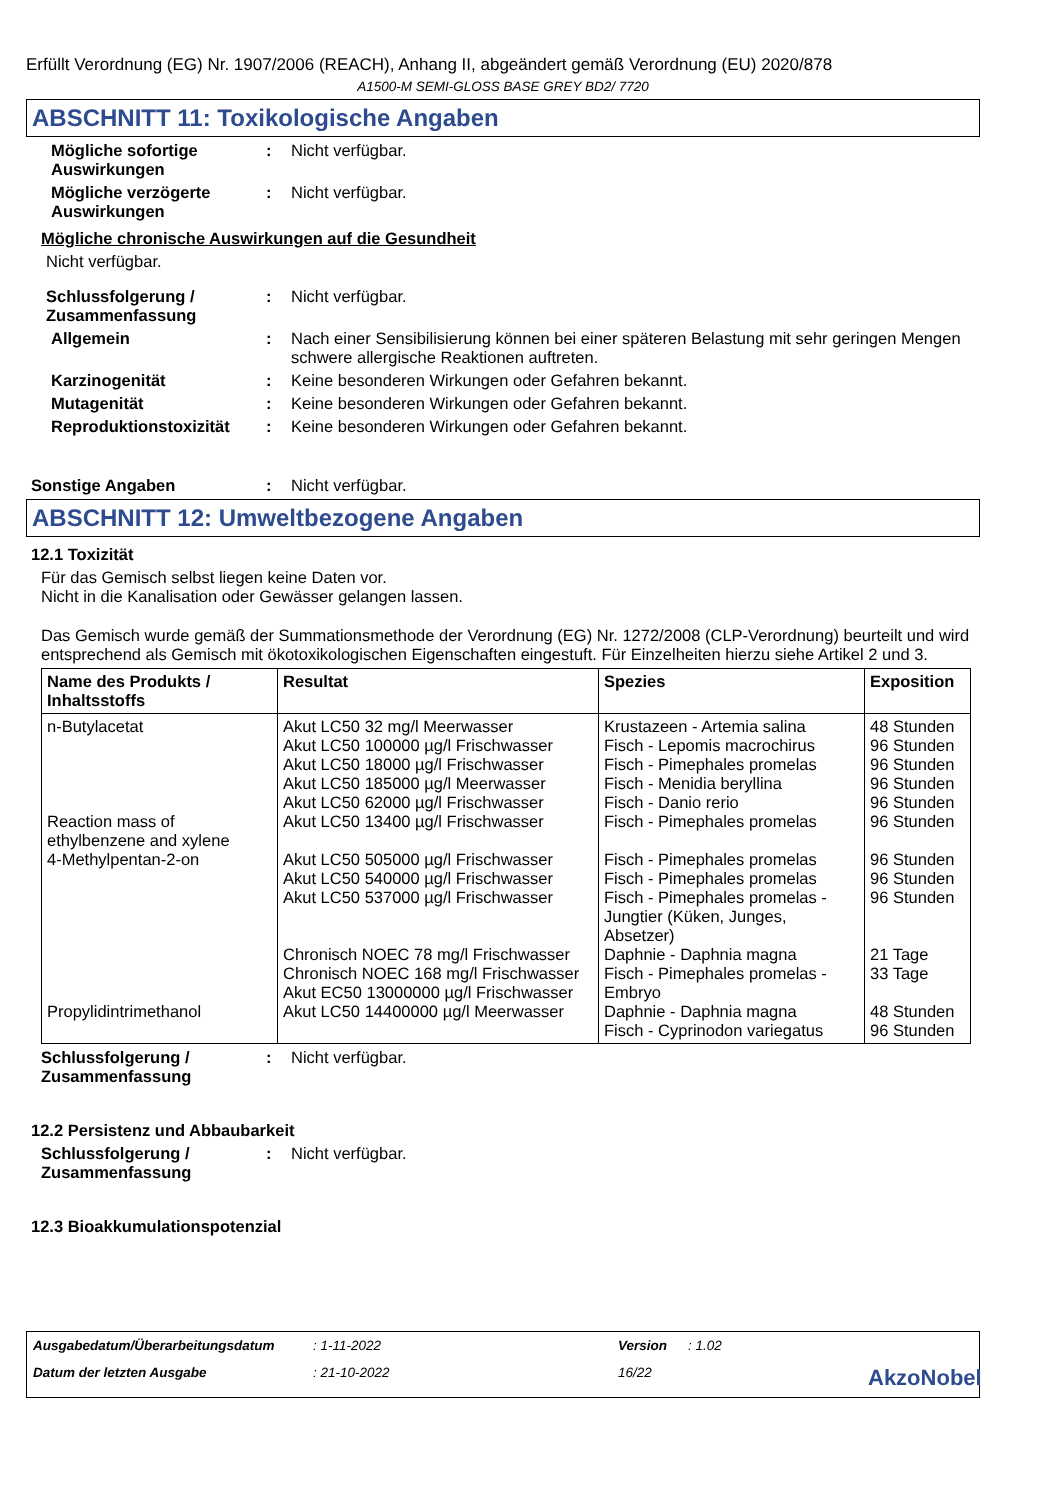Erfüllt Verordnung (EG) Nr. 1907/2006 (REACH), Anhang II, abgeändert gemäß Verordnung (EU) 2020/878
A1500-M SEMI-GLOSS BASE GREY BD2/ 7720
ABSCHNITT 11: Toxikologische Angaben
Mögliche sofortige Auswirkungen
: Nicht verfügbar.
Mögliche verzögerte Auswirkungen
: Nicht verfügbar.
Mögliche chronische Auswirkungen auf die Gesundheit
Nicht verfügbar.
Schlussfolgerung / Zusammenfassung
: Nicht verfügbar.
Allgemein : Nach einer Sensibilisierung können bei einer späteren Belastung mit sehr geringen Mengen schwere allergische Reaktionen auftreten.
Karzinogenität : Keine besonderen Wirkungen oder Gefahren bekannt.
Mutagenität : Keine besonderen Wirkungen oder Gefahren bekannt.
Reproduktionstoxizität : Keine besonderen Wirkungen oder Gefahren bekannt.
Sonstige Angaben : Nicht verfügbar.
ABSCHNITT 12: Umweltbezogene Angaben
12.1 Toxizität
Für das Gemisch selbst liegen keine Daten vor.
Nicht in die Kanalisation oder Gewässer gelangen lassen.
Das Gemisch wurde gemäß der Summationsmethode der Verordnung (EG) Nr. 1272/2008 (CLP-Verordnung) beurteilt und wird entsprechend als Gemisch mit ökotoxikologischen Eigenschaften eingestuft. Für Einzelheiten hierzu siehe Artikel 2 und 3.
| Name des Produkts / Inhaltsstoffs | Resultat | Spezies | Exposition |
| --- | --- | --- | --- |
| n-Butylacetat Reaction mass of ethylbenzene and xylene 4-Methylpentan-2-on Propylidintrimethanol | Akut LC50 32 mg/l Meerwasser Akut LC50 100000 µg/l Frischwasser Akut LC50 18000 µg/l Frischwasser Akut LC50 185000 µg/l Meerwasser Akut LC50 62000 µg/l Frischwasser Akut LC50 13400 µg/l Frischwasser Akut LC50 505000 µg/l Frischwasser Akut LC50 540000 µg/l Frischwasser Akut LC50 537000 µg/l Frischwasser Chronisch NOEC 78 mg/l Frischwasser Chronisch NOEC 168 mg/l Frischwasser Akut EC50 13000000 µg/l Frischwasser Akut LC50 14400000 µg/l Meerwasser | Krustazeen - Artemia salina Fisch - Lepomis macrochirus Fisch - Pimephales promelas Fisch - Menidia beryllina Fisch - Danio rerio Fisch - Pimephales promelas Fisch - Pimephales promelas Fisch - Pimephales promelas Fisch - Pimephales promelas - Jungtier (Küken, Junges, Absetzer) Daphnie - Daphnia magna Fisch - Pimephales promelas - Embryo Daphnie - Daphnia magna Fisch - Cyprinodon variegatus | 48 Stunden 96 Stunden 96 Stunden 96 Stunden 96 Stunden 96 Stunden 96 Stunden 96 Stunden 96 Stunden 21 Tage 33 Tage 48 Stunden 96 Stunden |
Schlussfolgerung / Zusammenfassung
: Nicht verfügbar.
12.2 Persistenz und Abbaubarkeit
Schlussfolgerung / Zusammenfassung
: Nicht verfügbar.
12.3 Bioakkumulationspotenzial
Ausgabedatum/Überarbeitungsdatum: 1-11-2022 Version: 1.02 Datum der letzten Ausgabe: 21-10-2022 16/22 AkzoNobel